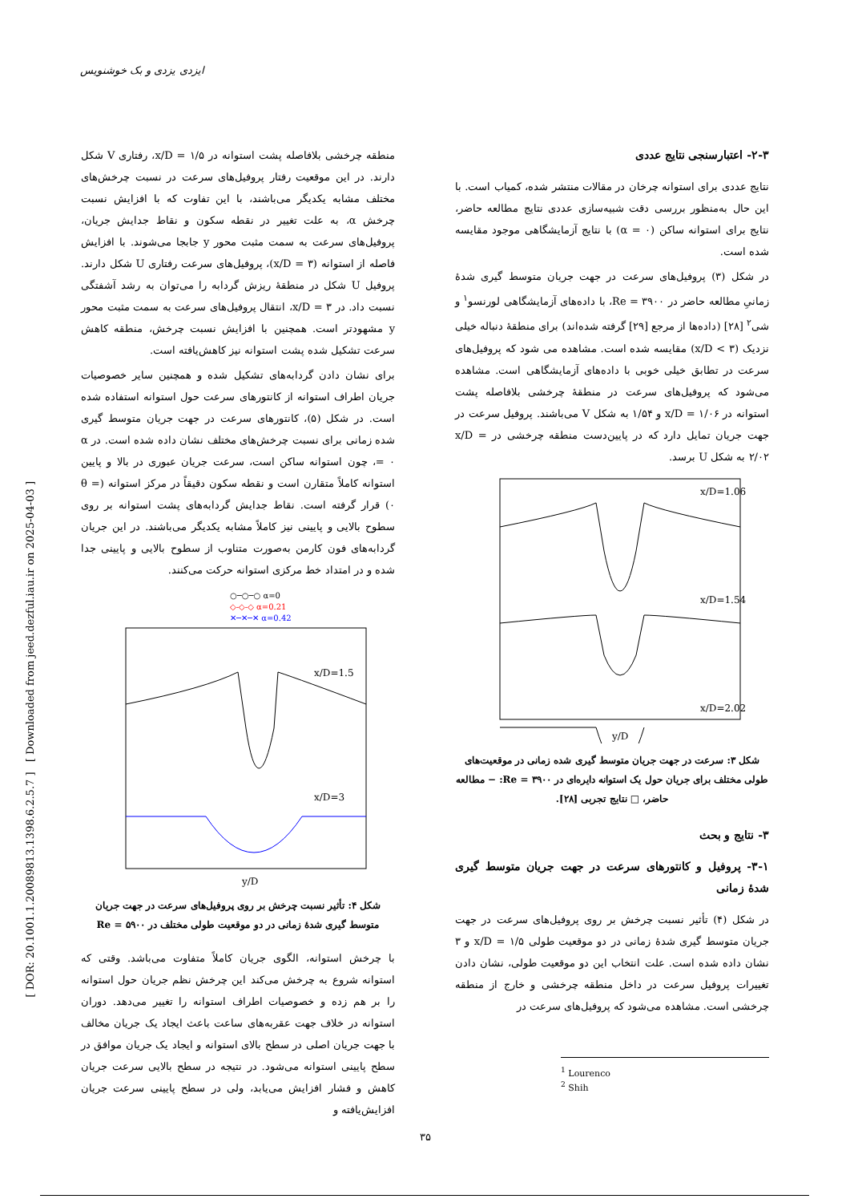ایزدی یزدی و بک خوشنویس
[ DOR: 20.1001.1.20089813.1398.6.2.5.7 ] [ Downloaded from jeed.dezful.iau.ir on 2025-04-03 ]
۲-۳- اعتبارسنجی نتایج عددی
نتایج عددی برای استوانه چرخان در مقالات منتشر شده، کمیاب است. با این حال به‌منظور بررسی دقت شبیه‌سازی عددی نتایج مطالعه حاضر، نتایج برای استوانه ساکن (α = ۰) با نتایج آزمایشگاهی موجود مقایسه شده است.
در شکل (۳) پروفیل‌های سرعت در جهت جریان متوسط گیری شدهٔ زمانیِ مطالعه حاضر در Re = ۳۹۰۰، با داده‌های آزمایشگاهی لورنسو<sup>۱</sup> و شی<sup>۲</sup> [۲۸] (داده‌ها از مرجع [۲۹] گرفته شده‌اند) برای منطقهٔ دنباله خیلی نزدیک (x/D < ۳) مقایسه شده است. مشاهده می شود که پروفیل‌های سرعت در تطابق خیلی خوبی با داده‌های آزمایشگاهی است. مشاهده می‌شود که پروفیل‌های سرعت در منطقهٔ چرخشی بلافاصله پشت استوانه در x/D = ۱/۰۶ و ۱/۵۴ به شکل V می‌باشند. پروفیل سرعت در جهت جریان تمایل دارد که در پایین‌دست منطقه چرخشی در x/D = ۲/۰۲ به شکل U برسد.
x/D=1.06
x/D=1.54
x/D=2.02
y/D
شکل ۳: سرعت در جهت جریان متوسط گیری شده زمانی در موقعیت‌های طولی مختلف برای جریان حول یک استوانه دایره‌ای در Re = ۳۹۰۰: − مطالعه حاضر، □ نتایج تجربی [۲۸].
۳- نتایج و بحث
۳-۱- پروفیل و کانتورهای سرعت در جهت جریان متوسط گیری شدهٔ زمانی
در شکل (۴) تأثیر نسبت چرخش بر روی پروفیل‌های سرعت در جهت جریان متوسط گیری شدهٔ زمانی در دو موقعیت طولی x/D = ۱/۵ و ۳ نشان داده شده است. علت انتخاب این دو موقعیت طولی، نشان دادن تغییرات پروفیل سرعت در داخل منطقه چرخشی و خارج از منطقه چرخشی است. مشاهده می‌شود که پروفیل‌های سرعت در
<sup>1</sup> Lourenco
<sup>2</sup> Shih
منطقه چرخشی بلافاصله پشت استوانه در x/D = ۱/۵، رفتاری V شکل دارند. در این موقعیت رفتار پروفیل‌های سرعت در نسبت چرخش‌های مختلف مشابه یکدیگر می‌باشند، با این تفاوت که با افزایش نسبت چرخش α، به علت تغییر در نقطه سکون و نقاط جدایش جریان، پروفیل‌های سرعت به سمت مثبت محور y جابجا می‌شوند. با افزایش فاصله از استوانه (x/D = ۳)، پروفیل‌های سرعت رفتاری U شکل دارند. پروفیل U شکل در منطقهٔ ریزش گردابه را می‌توان به رشد آشفتگی نسبت داد. در x/D = ۳، انتقال پروفیل‌های سرعت به سمت مثبت محور y مشهودتر است. همچنین با افزایش نسبت چرخش، منطقه کاهش سرعت تشکیل شده پشت استوانه نیز کاهش‌یافته است.
برای نشان دادن گردابه‌های تشکیل شده و همچنین سایر خصوصیات جریان اطراف استوانه از کانتورهای سرعت حول استوانه استفاده شده است. در شکل (۵)، کانتورهای سرعت در جهت جریان متوسط گیری شده زمانی برای نسبت چرخش‌های مختلف نشان داده شده است. در α = ۰، چون استوانه ساکن است، سرعت جریان عبوری در بالا و پایین استوانه کاملاً متقارن است و نقطه سکون دقیقاً در مرکز استوانه (θ = ۰) قرار گرفته است. نقاط جدایش گردابه‌های پشت استوانه بر روی سطوح بالایی و پایینی نیز کاملاً مشابه یکدیگر می‌باشند. در این جریان گردابه‌های فون کارمن به‌صورت متناوب از سطوح بالایی و پایینی جدا شده و در امتداد خط مرکزی استوانه حرکت می‌کنند.
○─○─○ α=0
◇-◇-◇ α=0.21
✕─✕─✕ α=0.42
x/D=1.5
x/D=3
y/D
شکل ۴: تأثیر نسبت چرخش بر روی پروفیل‌های سرعت در جهت جریان متوسط گیری شدهٔ زمانی در دو موقعیت طولی مختلف در Re = ۵۹۰۰
با چرخش استوانه، الگوی جریان کاملاً متفاوت می‌باشد. وقتی که استوانه شروع به چرخش می‌کند این چرخش نظم جریان حول استوانه را بر هم زده و خصوصیات اطراف استوانه را تغییر می‌دهد. دوران استوانه در خلاف جهت عقربه‌های ساعت باعث ایجاد یک جریان مخالف با جهت جریان اصلی در سطح بالای استوانه و ایجاد یک جریان موافق در سطح پایینی استوانه می‌شود. در نتیجه در سطح بالایی سرعت جریان کاهش و فشار افزایش می‌یابد، ولی در سطح پایینی سرعت جریان افزایش‌یافته و
۳۵